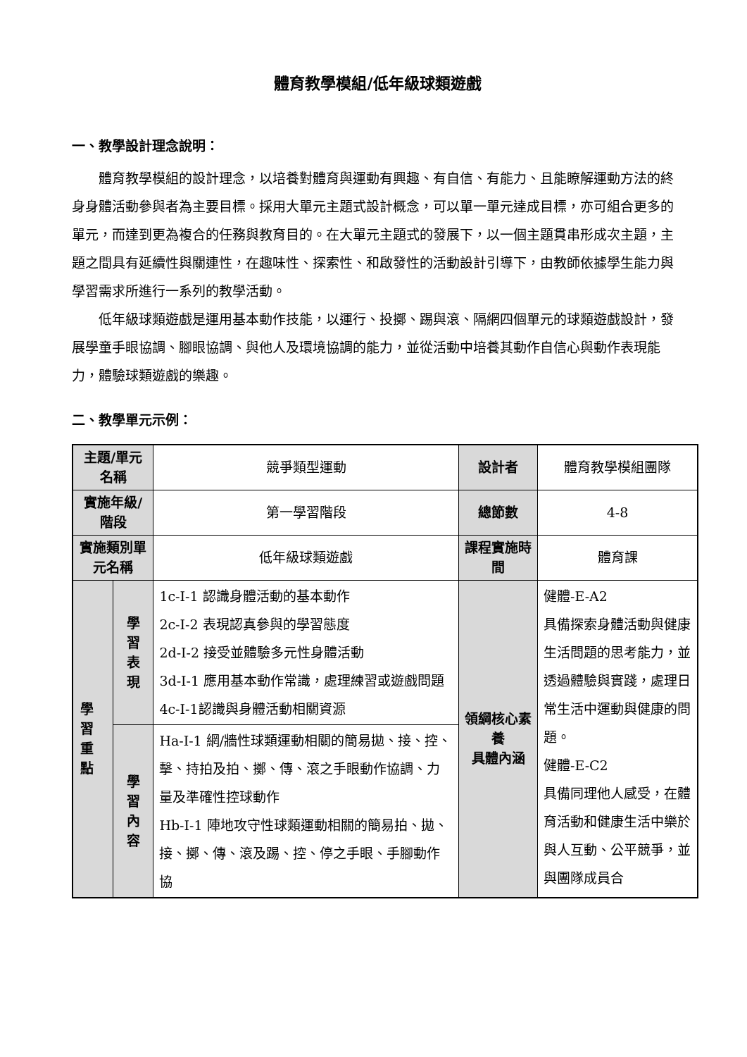體育教學模組/低年級球類遊戲
一、教學設計理念說明：
體育教學模組的設計理念，以培養對體育與運動有興趣、有自信、有能力、且能瞭解運動方法的終身身體活動參與者為主要目標。採用大單元主題式設計概念，可以單一單元達成目標，亦可組合更多的單元，而達到更為複合的任務與教育目的。在大單元主題式的發展下，以一個主題貫串形成次主題，主題之間具有延續性與關連性，在趣味性、探索性、和啟發性的活動設計引導下，由教師依據學生能力與學習需求所進行一系列的教學活動。
低年級球類遊戲是運用基本動作技能，以運行、投擲、踢與滾、隔網四個單元的球類遊戲設計，發展學童手眼協調、腳眼協調、與他人及環境協調的能力，並從活動中培養其動作自信心與動作表現能力，體驗球類遊戲的樂趣。
二、教學單元示例：
| 主題/單元名稱 | | 競爭類型運動 | 設計者 | 體育教學模組團隊 |
| 實施年級/階段 | | 第一學習階段 | 總節數 | 4-8 |
| 實施類別單元名稱 | | 低年級球類遊戲 | 課程實施時間 | 體育課 |
| 學習重點 | 學習表現 | 1c-Ⅰ-1 認識身體活動的基本動作 2c-Ⅰ-2 表現認真參與的學習態度 2d-Ⅰ-2 接受並體驗多元性身體活動 3d-Ⅰ-1 應用基本動作常識，處理練習或遊戲問題 4c-Ⅰ-1認識與身體活動相關資源 | 領綱核心素養 具體內涵 | 健體-E-A2 具備探索身體活動與健康生活問題的思考能力，並透過體驗與實踐，處理日常生活中運動與健康的問題。 健體-E-C2 具備同理他人感受，在體育活動和健康生活中樂於與人互動、公平競爭，並與團隊成員合 |
| | 學習內容 | Ha-Ⅰ-1 網/牆性球類運動相關的簡易拋、接、控、擊、持拍及拍、擲、傳、滾之手眼動作協調、力量及準確性控球動作 Hb-Ⅰ-1 陣地攻守性球類運動相關的簡易拍、拋、接、擲、傳、滾及踢、控、停之手眼、手腳動作協 | | |